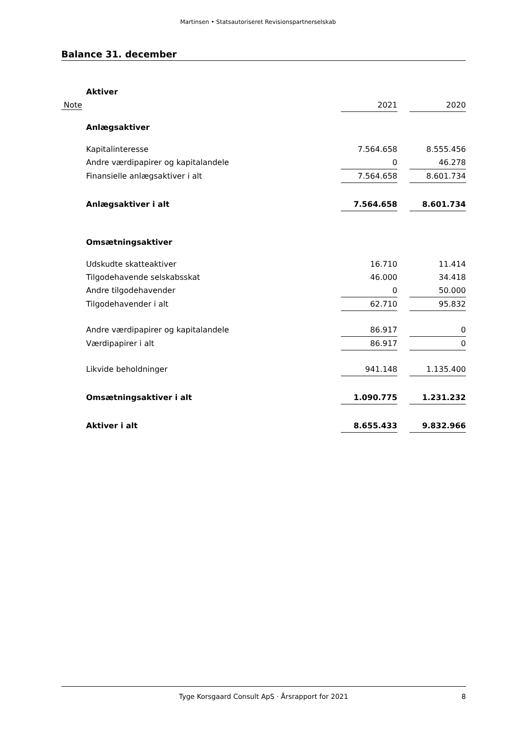Martinsen • Statsautoriseret Revisionspartnerselskab
Balance 31. december
| | Aktiver | | | |
| Note | | 2021 | | 2020 |
| | Anlægsaktiver | | | |
| | Kapitalinteresse | 7.564.658 | | 8.555.456 |
| | Andre værdipapirer og kapitalandele | 0 | | 46.278 |
| | Finansielle anlægsaktiver i alt | 7.564.658 | | 8.601.734 |
| | Anlægsaktiver i alt | 7.564.658 | | 8.601.734 |
| | Omsætningsaktiver | | | |
| | Udskudte skatteaktiver | 16.710 | | 11.414 |
| | Tilgodehavende selskabsskat | 46.000 | | 34.418 |
| | Andre tilgodehavender | 0 | | 50.000 |
| | Tilgodehavender i alt | 62.710 | | 95.832 |
| | Andre værdipapirer og kapitalandele | 86.917 | | 0 |
| | Værdipapirer i alt | 86.917 | | 0 |
| | Likvide beholdninger | 941.148 | | 1.135.400 |
| | Omsætningsaktiver i alt | 1.090.775 | | 1.231.232 |
| | Aktiver i alt | 8.655.433 | | 9.832.966 |
Tyge Korsgaard Consult ApS · Årsrapport for 2021 8